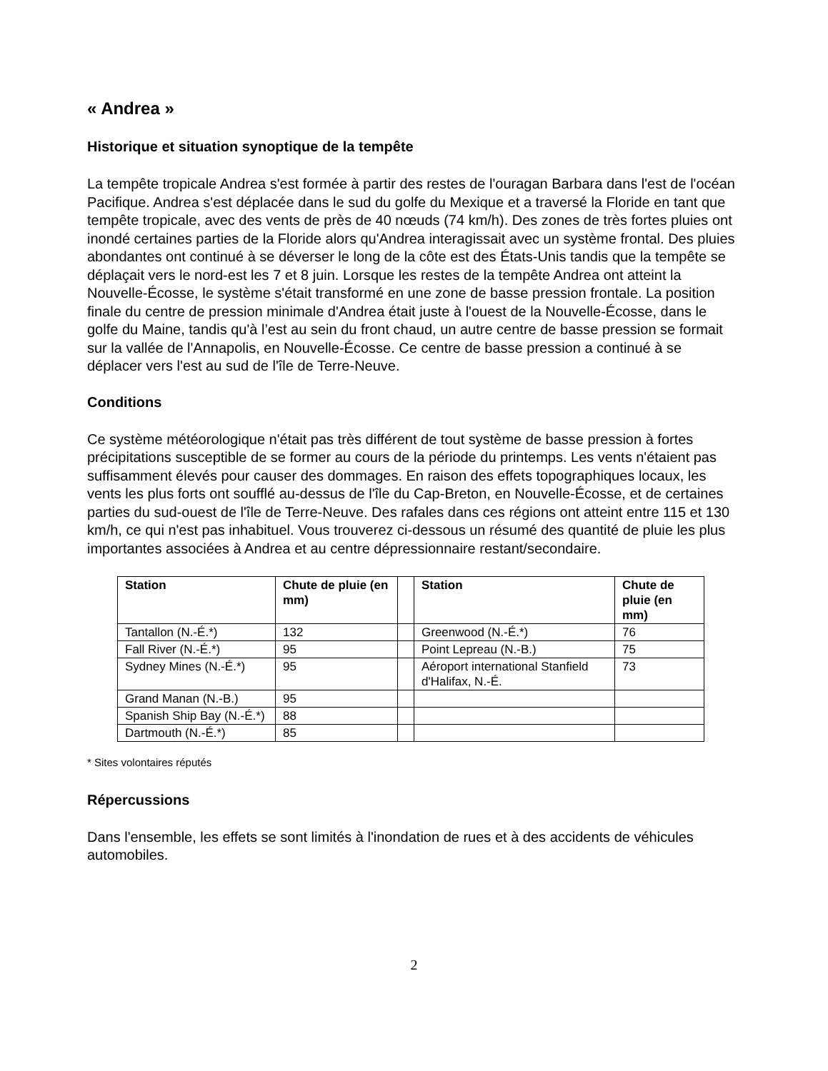« Andrea »
Historique et situation synoptique de la tempête
La tempête tropicale Andrea s'est formée à partir des restes de l'ouragan Barbara dans l'est de l'océan Pacifique. Andrea s'est déplacée dans le sud du golfe du Mexique et a traversé la Floride en tant que tempête tropicale, avec des vents de près de 40 nœuds (74 km/h). Des zones de très fortes pluies ont inondé certaines parties de la Floride alors qu'Andrea interagissait avec un système frontal. Des pluies abondantes ont continué à se déverser le long de la côte est des États-Unis tandis que la tempête se déplaçait vers le nord-est les 7 et 8 juin. Lorsque les restes de la tempête Andrea ont atteint la Nouvelle-Écosse, le système s'était transformé en une zone de basse pression frontale. La position finale du centre de pression minimale d'Andrea était juste à l'ouest de la Nouvelle-Écosse, dans le golfe du Maine, tandis qu'à l’est au sein du front chaud, un autre centre de basse pression se formait sur la vallée de l'Annapolis, en Nouvelle-Écosse. Ce centre de basse pression a continué à se déplacer vers l'est au sud de l'île de Terre-Neuve.
Conditions
Ce système météorologique n'était pas très différent de tout système de basse pression à fortes précipitations susceptible de se former au cours de la période du printemps. Les vents n'étaient pas suffisamment élevés pour causer des dommages. En raison des effets topographiques locaux, les vents les plus forts ont soufflé au-dessus de l'île du Cap-Breton, en Nouvelle-Écosse, et de certaines parties du sud-ouest de l'île de Terre-Neuve. Des rafales dans ces régions ont atteint entre 115 et 130 km/h, ce qui n'est pas inhabituel. Vous trouverez ci-dessous un résumé des quantité de pluie les plus importantes associées à Andrea et au centre dépressionnaire restant/secondaire.
| Station | Chute de pluie (en mm) | | Station | Chute de pluie (en mm) |
| --- | --- | --- | --- | --- |
| Tantallon (N.-É.*) | 132 | | Greenwood (N.-É.*) | 76 |
| Fall River (N.-É.*) | 95 | | Point Lepreau (N.-B.) | 75 |
| Sydney Mines (N.-É.*) | 95 | | Aéroport international Stanfield d'Halifax, N.-É. | 73 |
| Grand Manan (N.-B.) | 95 | | | |
| Spanish Ship Bay (N.-É.*) | 88 | | | |
| Dartmouth (N.-É.*) | 85 | | | |
* Sites volontaires réputés
Répercussions
Dans l'ensemble, les effets se sont limités à l'inondation de rues et à des accidents de véhicules automobiles.
2